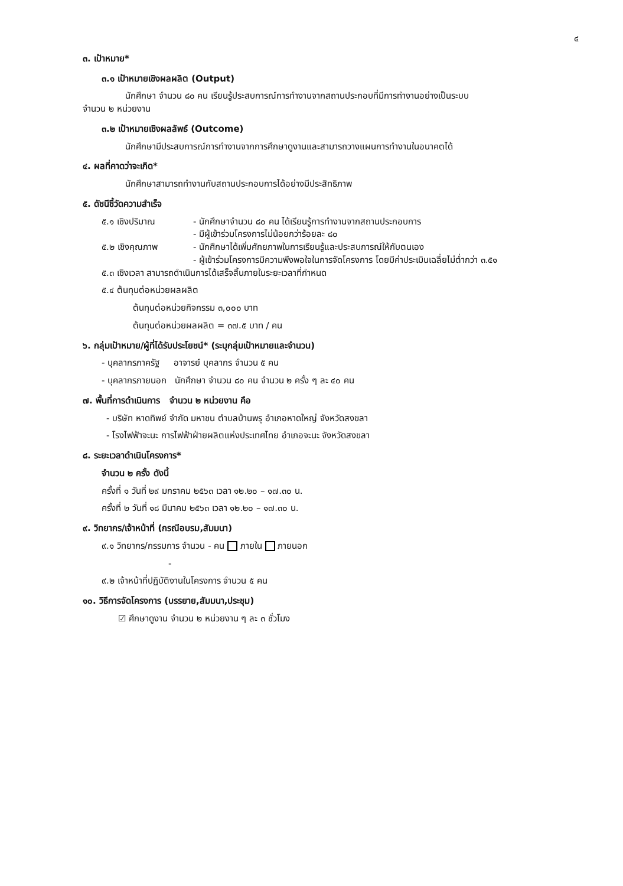๔
๓. เป้าหมาย*
๓.๑ เป้าหมายเชิงผลผลิต (Output)
นักศึกษา จำนวน ๘๐ คน เรียนรู้ประสบการณ์การทำงานจากสถานประกอบที่มีการทำงานอย่างเป็นระบบ
จำนวน ๒ หน่วยงาน
๓.๒ เป้าหมายเชิงผลลัพธ์ (Outcome)
นักศึกษามีประสบการณ์การทำงานจากการศึกษาดูงานและสามารถวางแผนการทำงานในอนาคตได้
๔. ผลที่คาดว่าจะเกิด*
นักศึกษาสามารถทำงานกับสถานประกอบการได้อย่างมีประสิทธิภาพ
๕. ดัชนีชี้วัดความสำเร็จ
๕.๑ เชิงปริมาณ - นักศึกษาจำนวน ๘๐ คน ได้เรียนรู้การทำงานจากสถานประกอบการ
- มีผู้เข้าร่วมโครงการไม่น้อยกว่าร้อยละ ๘๐
๕.๒ เชิงคุณภาพ - นักศึกษาได้เพิ่มศักยภาพในการเรียนรู้และประสบการณ์ให้กับตนเอง
- ผู้เข้าร่วมโครงการมีความพึงพอใจในการจัดโครงการ โดยมีค่าประเมินเฉลี่ยไม่ต่ำกว่า ๓.๕๑
๕.๓ เชิงเวลา สามารถดำเนินการได้เสร็จสิ้นภายในระยะเวลาที่กำหนด
๕.๔ ต้นทุนต่อหน่วยผลผลิต
ต้นทุนต่อหน่วยกิจกรรม ๓,๐๐๐ บาท
ต้นทุนต่อหน่วยผลผลิต = ๓๗.๕ บาท / คน
๖. กลุ่มเป้าหมาย/ผู้ที่ได้รับประโยชน์* (ระบุกลุ่มเป้าหมายและจำนวน)
- บุคลากรภาครัฐ อาจารย์ บุคลากร จำนวน ๕ คน
- บุคลากรภายนอก นักศึกษา จำนวน ๘๐ คน จำนวน ๒ ครั้ง ๆ ละ ๔๐ คน
๗. พื้นที่การดำเนินการ จำนวน ๒ หน่วยงาน คือ
- บริษัท หาดทิพย์ จำกัด มหาชน ตำบลบ้านพรุ อำเภอหาดใหญ่ จังหวัดสงขลา
- โรงไฟฟ้าจะนะ การไฟฟ้าฝ่ายผลิตแห่งประเทศไทย อำเภอจะนะ จังหวัดสงขลา
๘. ระยะเวลาดำเนินโครงการ*
จำนวน ๒ ครั้ง ดังนี้
ครั้งที่ ๑ วันที่ ๒๙ มกราคม ๒๕๖๓ เวลา ๑๒.๒๐ – ๑๗.๓๐ น.
ครั้งที่ ๒ วันที่ ๑๘ มีนาคม ๒๕๖๓ เวลา ๑๒.๒๐ – ๑๗.๓๐ น.
๙. วิทยากร/เจ้าหน้าที่ (กรณีอบรม,สัมมนา)
๙.๑ วิทยากร/กรรมการ จำนวน - คน ภายใน ภายนอก
-
๙.๒ เจ้าหน้าที่ปฏิบัติงานในโครงการ จำนวน ๕ คน
๑๐. วิธีการจัดโครงการ (บรรยาย,สัมมนา,ประชุม)
☑ ศึกษาดูงาน จำนวน ๒ หน่วยงาน ๆ ละ ๓ ชั่วโมง